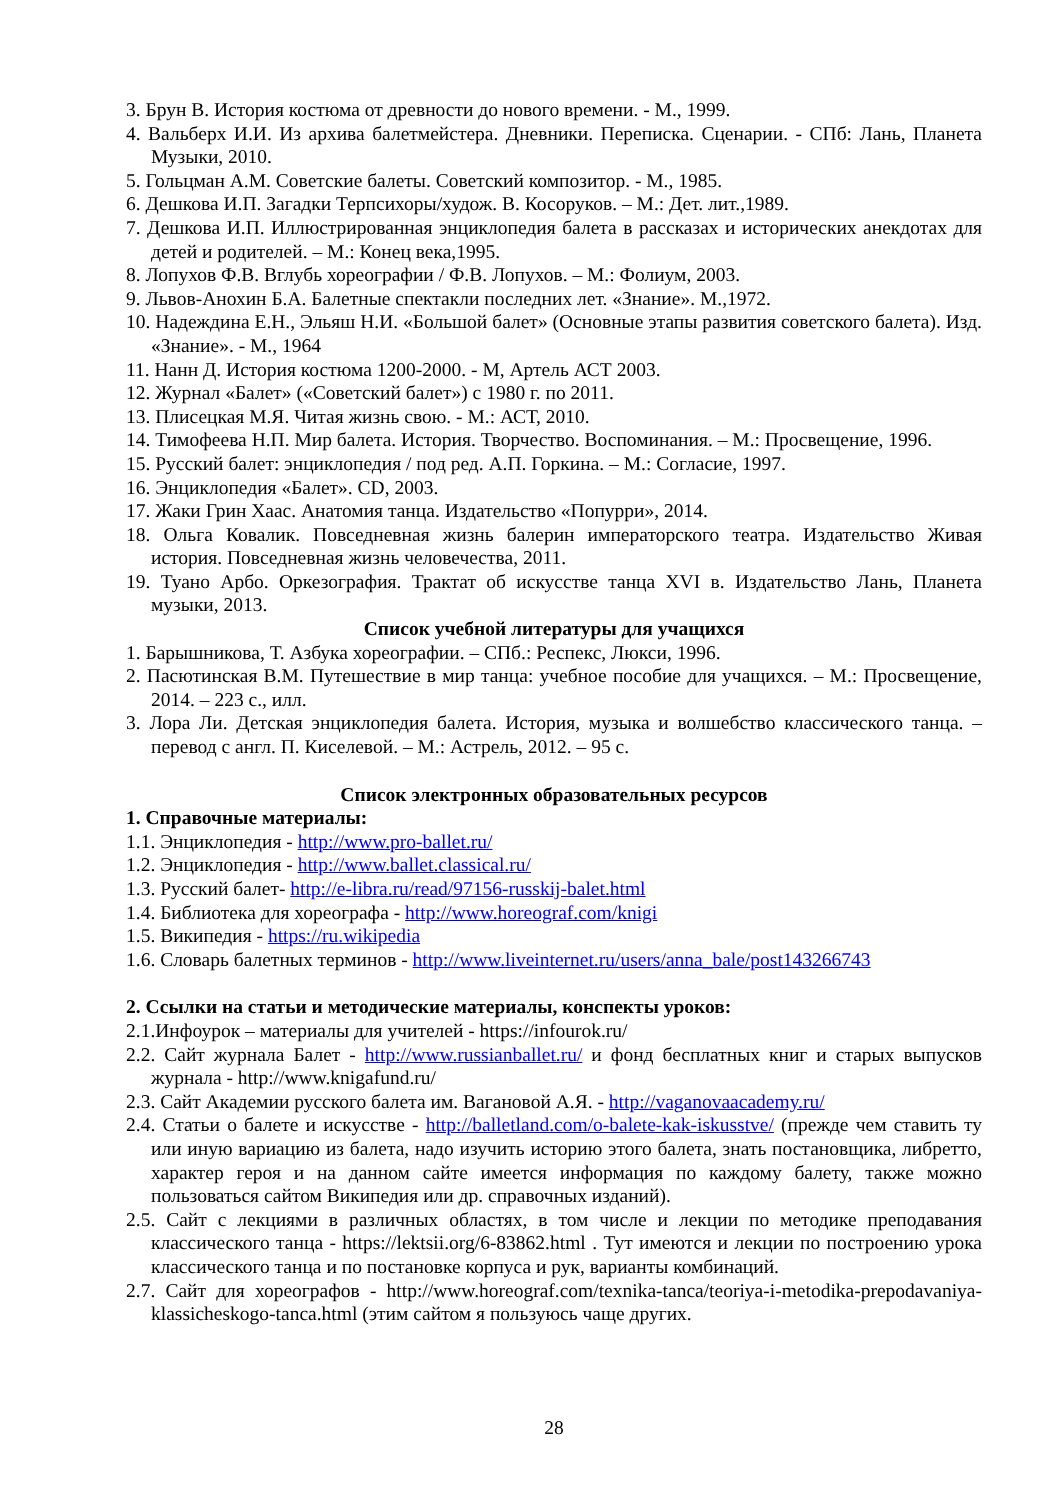3. Брун В. История костюма от древности до нового времени. - М., 1999.
4. Вальберх И.И. Из архива балетмейстера. Дневники. Переписка. Сценарии. - СПб: Лань, Планета Музыки, 2010.
5. Гольцман А.М. Советские балеты. Советский композитор. - М., 1985.
6. Дешкова И.П. Загадки Терпсихоры/худож. В. Косоруков. – М.: Дет. лит.,1989.
7. Дешкова И.П. Иллюстрированная энциклопедия балета в рассказах и исторических анекдотах для детей и родителей. – М.: Конец века,1995.
8. Лопухов Ф.В. Вглубь хореографии / Ф.В. Лопухов. – М.: Фолиум, 2003.
9. Львов-Анохин Б.А. Балетные спектакли последних лет. «Знание». М.,1972.
10. Надеждина Е.Н., Эльяш Н.И. «Большой балет» (Основные этапы развития советского балета). Изд. «Знание». - М., 1964
11. Нанн Д. История костюма 1200-2000. - М, Артель АСТ 2003.
12. Журнал «Балет» («Советский балет») с 1980 г. по 2011.
13. Плисецкая М.Я. Читая жизнь свою. - М.: АСТ, 2010.
14. Тимофеева Н.П. Мир балета. История. Творчество. Воспоминания. – М.: Просвещение, 1996.
15. Русский балет: энциклопедия / под ред. А.П. Горкина. – М.: Согласие, 1997.
16. Энциклопедия «Балет». CD, 2003.
17. Жаки Грин Хаас. Анатомия танца. Издательство «Попурри», 2014.
18. Ольга Ковалик. Повседневная жизнь балерин императорского театра. Издательство Живая история. Повседневная жизнь человечества, 2011.
19. Туано Арбо. Оркезография. Трактат об искусстве танца XVI в. Издательство Лань, Планета музыки, 2013.
Список учебной литературы для учащихся
1. Барышникова, Т. Азбука хореографии. – СПб.: Респекс, Люкси, 1996.
2. Пасютинская В.М. Путешествие в мир танца: учебное пособие для учащихся. – М.: Просвещение, 2014. – 223 с., илл.
3. Лора Ли. Детская энциклопедия балета. История, музыка и волшебство классического танца. – перевод с англ. П. Киселевой. – М.: Астрель, 2012. – 95 с.
Список электронных образовательных ресурсов
1. Справочные материалы:
1.1. Энциклопедия - http://www.pro-ballet.ru/
1.2. Энциклопедия - http://www.ballet.classical.ru/
1.3. Русский балет- http://e-libra.ru/read/97156-russkij-balet.html
1.4. Библиотека для хореографа - http://www.horeograf.com/knigi
1.5. Википедия - https://ru.wikipedia
1.6. Словарь балетных терминов - http://www.liveinternet.ru/users/anna_bale/post143266743
2. Ссылки на статьи и методические материалы, конспекты уроков:
2.1.Инфоурок – материалы для учителей - https://infourok.ru/
2.2. Сайт журнала Балет - http://www.russianballet.ru/ и фонд бесплатных книг и старых выпусков журнала - http://www.knigafund.ru/
2.3. Сайт Академии русского балета им. Вагановой А.Я. - http://vaganovaacademy.ru/
2.4. Статьи о балете и искусстве - http://balletland.com/o-balete-kak-iskusstve/ (прежде чем ставить ту или иную вариацию из балета, надо изучить историю этого балета, знать постановщика, либретто, характер героя и на данном сайте имеется информация по каждому балету, также можно пользоваться сайтом Википедия или др. справочных изданий).
2.5. Сайт с лекциями в различных областях, в том числе и лекции по методике преподавания классического танца - https://lektsii.org/6-83862.html . Тут имеются и лекции по построению урока классического танца и по постановке корпуса и рук, варианты комбинаций.
2.7. Сайт для хореографов - http://www.horeograf.com/texnika-tanca/teoriya-i-metodika-prepodavaniya-klassicheskogo-tanca.html (этим сайтом я пользуюсь чаще других.
28